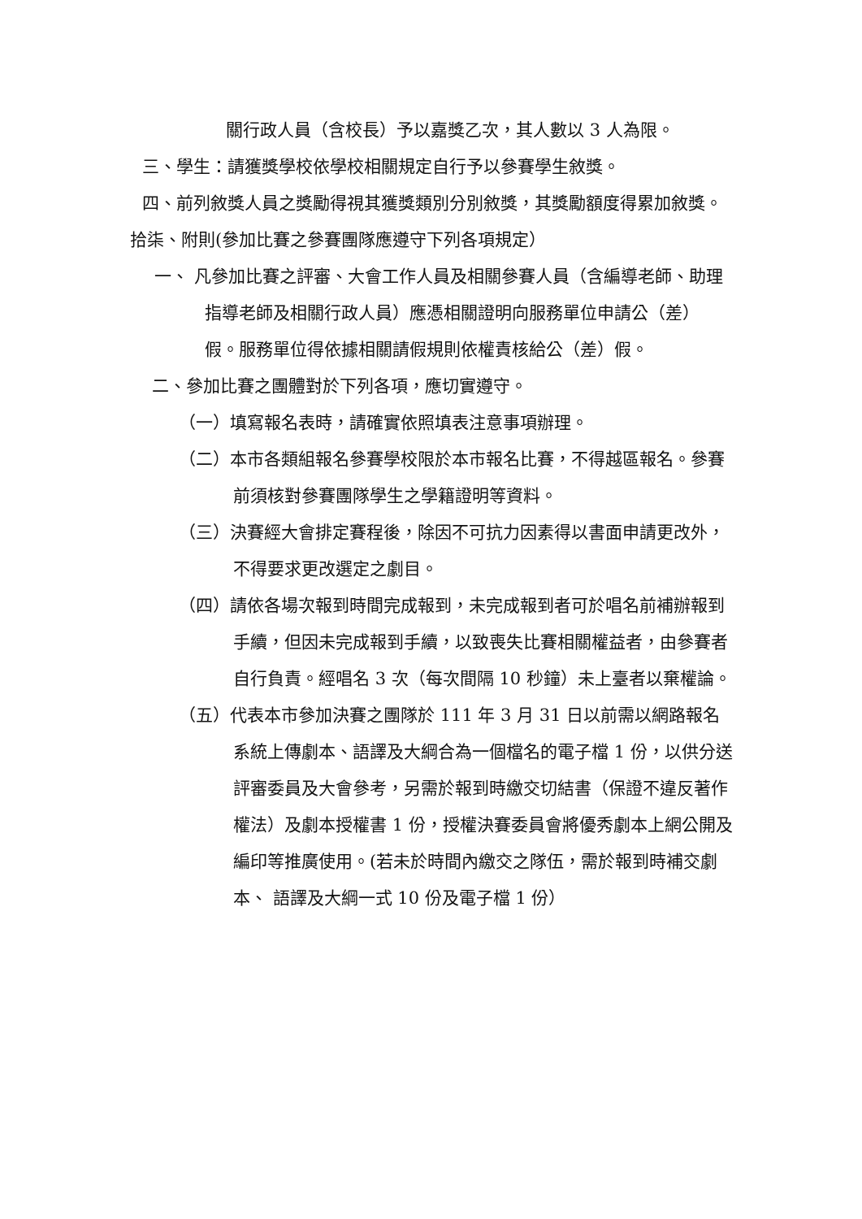關行政人員（含校長）予以嘉獎乙次，其人數以 3 人為限。
三、學生：請獲獎學校依學校相關規定自行予以參賽學生敘獎。
四、前列敘獎人員之獎勵得視其獲獎類別分別敘獎，其獎勵額度得累加敘獎。
拾柒、附則(參加比賽之參賽團隊應遵守下列各項規定）
一、 凡參加比賽之評審、大會工作人員及相關參賽人員（含編導老師、助理指導老師及相關行政人員）應憑相關證明向服務單位申請公（差）假。服務單位得依據相關請假規則依權責核給公（差）假。
二、參加比賽之團體對於下列各項，應切實遵守。
（一）填寫報名表時，請確實依照填表注意事項辦理。
（二）本市各類組報名參賽學校限於本市報名比賽，不得越區報名。參賽前須核對參賽團隊學生之學籍證明等資料。
（三）決賽經大會排定賽程後，除因不可抗力因素得以書面申請更改外，不得要求更改選定之劇目。
（四）請依各場次報到時間完成報到，未完成報到者可於唱名前補辦報到手續，但因未完成報到手續，以致喪失比賽相關權益者，由參賽者自行負責。經唱名 3 次（每次間隔 10 秒鐘）未上臺者以棄權論。
（五）代表本市參加決賽之團隊於 111 年 3 月 31 日以前需以網路報名系統上傳劇本、語譯及大綱合為一個檔名的電子檔 1 份，以供分送評審委員及大會參考，另需於報到時繳交切結書（保證不違反著作權法）及劇本授權書 1 份，授權決賽委員會將優秀劇本上網公開及編印等推廣使用。(若未於時間內繳交之隊伍，需於報到時補交劇本、 語譯及大綱一式 10 份及電子檔 1 份）